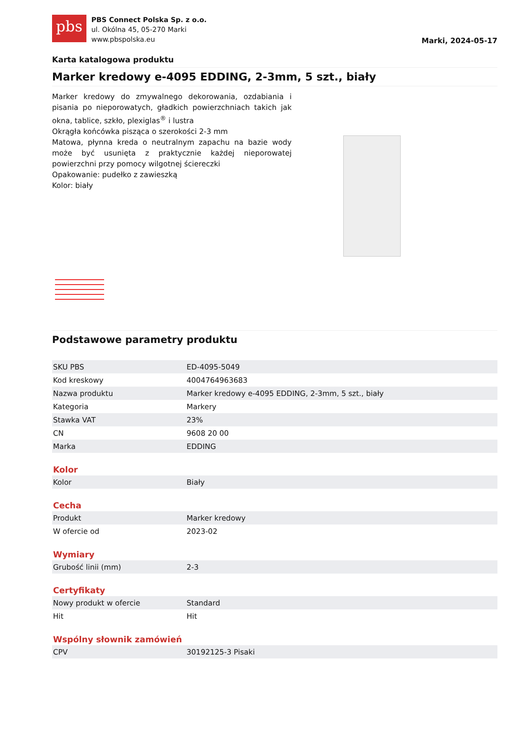pbs
PBS Connect Polska Sp. z o.o.
ul. Okólna 45, 05-270 Marki
www.pbspolska.eu
Marki, 2024-05-17
Karta katalogowa produktu
Marker kredowy e-4095 EDDING, 2-3mm, 5 szt., biały
Marker kredowy do zmywalnego dekorowania, ozdabiania i pisania po nieporowatych, gładkich powierzchniach takich jak okna, tablice, szkło, plexiglas<sup>®</sup> i lustra
Okrągła końcówka pisząca o szerokości 2-3 mm
Matowa, płynna kreda o neutralnym zapachu na bazie wody może być usunięta z praktycznie każdej nieporowatej powierzchni przy pomocy wilgotnej ściereczki
Opakowanie: pudełko z zawieszką
Kolor: biały
Podstawowe parametry produktu
| SKU PBS | ED-4095-5049 |
| Kod kreskowy | 4004764963683 |
| Nazwa produktu | Marker kredowy e-4095 EDDING, 2-3mm, 5 szt., biały |
| Kategoria | Markery |
| Stawka VAT | 23% |
| CN | 9608 20 00 |
| Marka | EDDING |
Kolor
| Kolor | Biały |
Cecha
| Produkt | Marker kredowy |
| W ofercie od | 2023-02 |
Wymiary
| Grubość linii (mm) | 2-3 |
Certyfikaty
| Nowy produkt w ofercie | Standard |
| Hit | Hit |
Wspólny słownik zamówień
| CPV | 30192125-3 Pisaki |